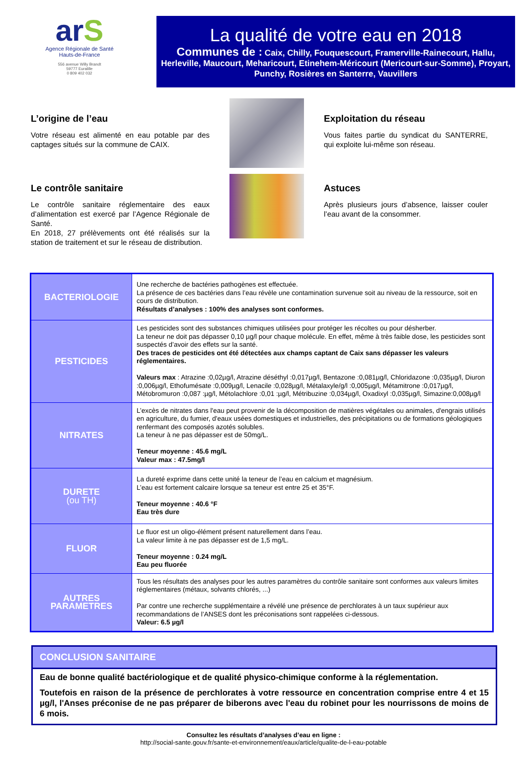arS
Agence Régionale de Santé
Hauts-de-France
556 avenue Willy Brandt
59777 Euralille
0 809 402 032
La qualité de votre eau en 2018
Communes de : Caix, Chilly, Fouquescourt, Framerville-Rainecourt, Hallu, Herleville, Maucourt, Meharicourt, Etinehem-Méricourt (Mericourt-sur-Somme), Proyart, Punchy, Rosières en Santerre, Vauvillers
L’origine de l’eau
Votre réseau est alimenté en eau potable par des captages situés sur la commune de CAIX.
Le contrôle sanitaire
Le contrôle sanitaire réglementaire des eaux d’alimentation est exercé par l’Agence Régionale de Santé.
En 2018, 27 prélèvements ont été réalisés sur la station de traitement et sur le réseau de distribution.
Exploitation du réseau
Vous faites partie du syndicat du SANTERRE, qui exploite lui-même son réseau.
Astuces
Après plusieurs jours d’absence, laisser couler l’eau avant de la consommer.
| BACTERIOLOGIE | Une recherche de bactéries pathogènes est effectuée. La présence de ces bactéries dans l’eau révèle une contamination survenue soit au niveau de la ressource, soit en cours de distribution. Résultats d’analyses : 100% des analyses sont conformes. |
| PESTICIDES | Les pesticides sont des substances chimiques utilisées pour protéger les récoltes ou pour désherber. La teneur ne doit pas dépasser 0,10 µg/l pour chaque molécule. En effet, même à très faible dose, les pesticides sont suspectés d’avoir des effets sur la santé. Des traces de pesticides ont été détectées aux champs captant de Caix sans dépasser les valeurs réglementaires. Valeurs max : Atrazine :0,02µg/l, Atrazine déséthyl :0,017µg/l, Bentazone :0,081µg/l, Chloridazone :0,035µg/l, Diuron :0,006µg/l, Ethofumésate :0,009µg/l, Lenacile :0,028µg/l, Métalaxyle/g/l :0,005µg/l, Métamitrone :0,017µg/l, Métobromuron :0,087 :µg/l, Métolachlore :0,01 :µg/l, Métribuzine :0,034µg/l, Oxadixyl :0,035µg/l, Simazine:0,008µg/l |
| NITRATES | L’excès de nitrates dans l'eau peut provenir de la décomposition de matières végétales ou animales, d'engrais utilisés en agriculture, du fumier, d'eaux usées domestiques et industrielles, des précipitations ou de formations géologiques renfermant des composés azotés solubles. La teneur à ne pas dépasser est de 50mg/L. Teneur moyenne : 45.6 mg/L Valeur max : 47.5mg/l |
| DURETE (ou TH) | La dureté exprime dans cette unité la teneur de l’eau en calcium et magnésium. L’eau est fortement calcaire lorsque sa teneur est entre 25 et 35°F. Teneur moyenne : 40.6 °F Eau très dure |
| FLUOR | Le fluor est un oligo-élément présent naturellement dans l’eau. La valeur limite à ne pas dépasser est de 1,5 mg/L. Teneur moyenne : 0.24 mg/L Eau peu fluorée |
| AUTRES PARAMETRES | Tous les résultats des analyses pour les autres paramètres du contrôle sanitaire sont conformes aux valeurs limites réglementaires (métaux, solvants chlorés, ...) Par contre une recherche supplémentaire a révélé une présence de perchlorates à un taux supérieur aux recommandations de l’ANSES dont les préconisations sont rappelées ci-dessous. Valeur: 6.5 µg/l |
CONCLUSION SANITAIRE
Eau de bonne qualité bactériologique et de qualité physico-chimique conforme à la réglementation.
Toutefois en raison de la présence de perchlorates à votre ressource en concentration comprise entre 4 et 15 µg/l, l'Anses préconise de ne pas préparer de biberons avec l'eau du robinet pour les nourrissons de moins de 6 mois.
Consultez les résultats d’analyses d’eau en ligne :
http://social-sante.gouv.fr/sante-et-environnement/eaux/article/qualite-de-l-eau-potable